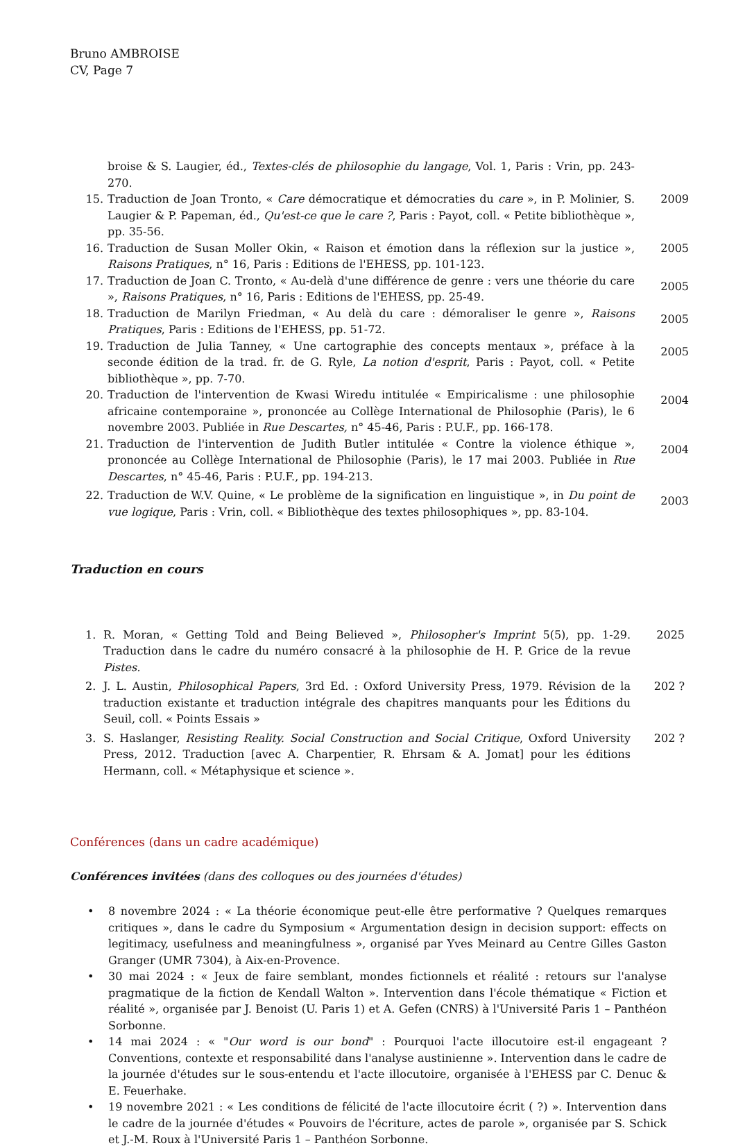Bruno AMBROISE
CV, Page 7
broise & S. Laugier, éd., Textes-clés de philosophie du langage, Vol. 1, Paris : Vrin, pp. 243-270.
15. Traduction de Joan Tronto, « Care démocratique et démocraties du care », in P. Molinier, S. Laugier & P. Papeman, éd., Qu'est-ce que le care ?, Paris : Payot, coll. « Petite bibliothèque », pp. 35-56.
2009
16. Traduction de Susan Moller Okin, « Raison et émotion dans la réflexion sur la justice », Raisons Pratiques, n° 16, Paris : Editions de l'EHESS, pp. 101-123.
2005
17. Traduction de Joan C. Tronto, « Au-delà d'une différence de genre : vers une théorie du care », Raisons Pratiques, n° 16, Paris : Editions de l'EHESS, pp. 25-49.
2005
18. Traduction de Marilyn Friedman, « Au delà du care : démoraliser le genre », Raisons Pratiques, Paris : Editions de l'EHESS, pp. 51-72.
2005
19. Traduction de Julia Tanney, « Une cartographie des concepts mentaux », préface à la seconde édition de la trad. fr. de G. Ryle, La notion d'esprit, Paris : Payot, coll. « Petite bibliothèque », pp. 7-70.
2005
20. Traduction de l'intervention de Kwasi Wiredu intitulée « Empiricalisme : une philosophie africaine contemporaine », prononcée au Collège International de Philosophie (Paris), le 6 novembre 2003. Publiée in Rue Descartes, n° 45-46, Paris : P.U.F., pp. 166-178.
2004
21. Traduction de l'intervention de Judith Butler intitulée « Contre la violence éthique », prononcée au Collège International de Philosophie (Paris), le 17 mai 2003. Publiée in Rue Descartes, n° 45-46, Paris : P.U.F., pp. 194-213.
2004
22. Traduction de W.V. Quine, « Le problème de la signification en linguistique », in Du point de vue logique, Paris : Vrin, coll. « Bibliothèque des textes philosophiques », pp. 83-104.
2003
Traduction en cours
1. R. Moran, « Getting Told and Being Believed », Philosopher's Imprint 5(5), pp. 1-29. Traduction dans le cadre du numéro consacré à la philosophie de H. P. Grice de la revue Pistes.
2025
2. J. L. Austin, Philosophical Papers, 3rd Ed. : Oxford University Press, 1979. Révision de la traduction existante et traduction intégrale des chapitres manquants pour les Éditions du Seuil, coll. « Points Essais »
202 ?
3. S. Haslanger, Resisting Reality. Social Construction and Social Critique, Oxford University Press, 2012. Traduction [avec A. Charpentier, R. Ehrsam & A. Jomat] pour les éditions Hermann, coll. « Métaphysique et science ».
202 ?
Conférences (dans un cadre académique)
Conférences invitées (dans des colloques ou des journées d'études)
• 8 novembre 2024 : « La théorie économique peut-elle être performative ? Quelques remarques critiques », dans le cadre du Symposium « Argumentation design in decision support: effects on legitimacy, usefulness and meaningfulness », organisé par Yves Meinard au Centre Gilles Gaston Granger (UMR 7304), à Aix-en-Provence.
• 30 mai 2024 : « Jeux de faire semblant, mondes fictionnels et réalité : retours sur l'analyse pragmatique de la fiction de Kendall Walton ». Intervention dans l'école thématique « Fiction et réalité », organisée par J. Benoist (U. Paris 1) et A. Gefen (CNRS) à l'Université Paris 1 – Panthéon Sorbonne.
• 14 mai 2024 : « "Our word is our bond" : Pourquoi l'acte illocutoire est-il engageant ? Conventions, contexte et responsabilité dans l'analyse austinienne ». Intervention dans le cadre de la journée d'études sur le sous-entendu et l'acte illocutoire, organisée à l'EHESS par C. Denuc & E. Feuerhake.
• 19 novembre 2021 : « Les conditions de félicité de l'acte illocutoire écrit ( ?) ». Intervention dans le cadre de la journée d'études « Pouvoirs de l'écriture, actes de parole », organisée par S. Schick et J.-M. Roux à l'Université Paris 1 – Panthéon Sorbonne.